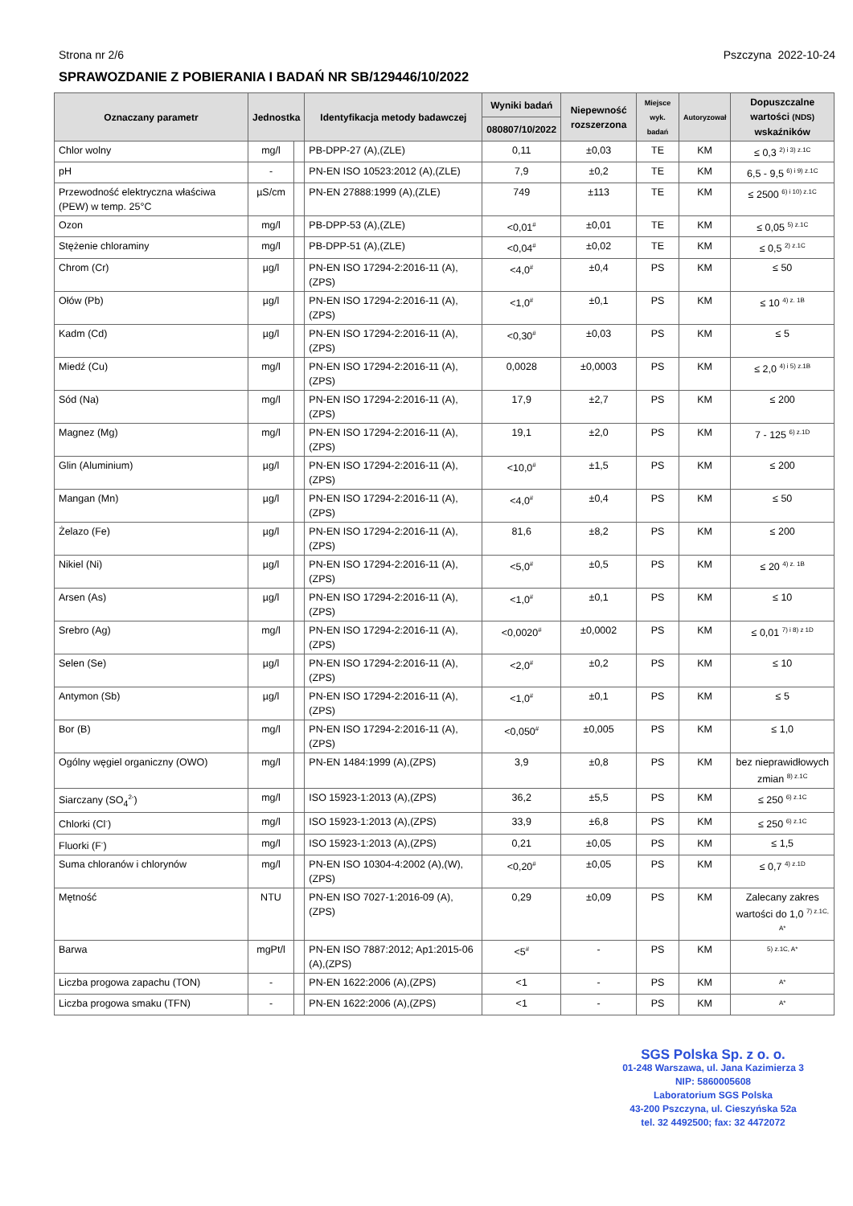Strona nr 2/6 Pszczyna 2022-10-24
SPRAWOZDANIE Z POBIERANIA I BADAŃ NR SB/129446/10/2022
| Oznaczany parametr | Jednostka | | Identyfikacja metody badawczej | Wyniki badań | Niepewność rozszerzona | Miejsce wyk. badań | Autoryzował | Dopuszczalne wartości (NDS) wskaźników |
| --- | --- | --- | --- | --- | --- | --- | --- | --- |
| | | | | 080807/10/2022 | | | | |
| Chlor wolny | mg/l | | PB-DPP-27 (A),(ZLE) | 0,11 | ±0,03 | TE | KM | ≤ 0,3 <sup>2) i 3) z.1C</sup> |
| pH | - | | PN-EN ISO 10523:2012 (A),(ZLE) | 7,9 | ±0,2 | TE | KM | 6,5 - 9,5 <sup>6) i 9) z.1C</sup> |
| Przewodność elektryczna właściwa (PEW) w temp. 25°C | µS/cm | | PN-EN 27888:1999 (A),(ZLE) | 749 | ±113 | TE | KM | ≤ 2500 <sup>6) i 10) z.1C</sup> |
| Ozon | mg/l | | PB-DPP-53 (A),(ZLE) | <0,01<sup>#</sup> | ±0,01 | TE | KM | ≤ 0,05 <sup>5) z.1C</sup> |
| Stężenie chloraminy | mg/l | | PB-DPP-51 (A),(ZLE) | <0,04<sup>#</sup> | ±0,02 | TE | KM | ≤ 0,5 <sup>2) z.1C</sup> |
| Chrom (Cr) | µg/l | | PN-EN ISO 17294-2:2016-11 (A),(ZPS) | <4,0<sup>#</sup> | ±0,4 | PS | KM | ≤ 50 |
| Ołów (Pb) | µg/l | | PN-EN ISO 17294-2:2016-11 (A),(ZPS) | <1,0<sup>#</sup> | ±0,1 | PS | KM | ≤ 10 <sup>4) z. 1B</sup> |
| Kadm (Cd) | µg/l | | PN-EN ISO 17294-2:2016-11 (A),(ZPS) | <0,30<sup>#</sup> | ±0,03 | PS | KM | ≤ 5 |
| Miedź (Cu) | mg/l | | PN-EN ISO 17294-2:2016-11 (A),(ZPS) | 0,0028 | ±0,0003 | PS | KM | ≤ 2,0 <sup>4) i 5) z.1B</sup> |
| Sód (Na) | mg/l | | PN-EN ISO 17294-2:2016-11 (A),(ZPS) | 17,9 | ±2,7 | PS | KM | ≤ 200 |
| Magnez (Mg) | mg/l | | PN-EN ISO 17294-2:2016-11 (A),(ZPS) | 19,1 | ±2,0 | PS | KM | 7 - 125 <sup>6) z.1D</sup> |
| Glin (Aluminium) | µg/l | | PN-EN ISO 17294-2:2016-11 (A),(ZPS) | <10,0<sup>#</sup> | ±1,5 | PS | KM | ≤ 200 |
| Mangan (Mn) | µg/l | | PN-EN ISO 17294-2:2016-11 (A),(ZPS) | <4,0<sup>#</sup> | ±0,4 | PS | KM | ≤ 50 |
| Żelazo (Fe) | µg/l | | PN-EN ISO 17294-2:2016-11 (A),(ZPS) | 81,6 | ±8,2 | PS | KM | ≤ 200 |
| Nikiel (Ni) | µg/l | | PN-EN ISO 17294-2:2016-11 (A),(ZPS) | <5,0<sup>#</sup> | ±0,5 | PS | KM | ≤ 20 <sup>4) z. 1B</sup> |
| Arsen (As) | µg/l | | PN-EN ISO 17294-2:2016-11 (A),(ZPS) | <1,0<sup>#</sup> | ±0,1 | PS | KM | ≤ 10 |
| Srebro (Ag) | mg/l | | PN-EN ISO 17294-2:2016-11 (A),(ZPS) | <0,0020<sup>#</sup> | ±0,0002 | PS | KM | ≤ 0,01 <sup>7) i 8) z 1D</sup> |
| Selen (Se) | µg/l | | PN-EN ISO 17294-2:2016-11 (A),(ZPS) | <2,0<sup>#</sup> | ±0,2 | PS | KM | ≤ 10 |
| Antymon (Sb) | µg/l | | PN-EN ISO 17294-2:2016-11 (A),(ZPS) | <1,0<sup>#</sup> | ±0,1 | PS | KM | ≤ 5 |
| Bor (B) | mg/l | | PN-EN ISO 17294-2:2016-11 (A),(ZPS) | <0,050<sup>#</sup> | ±0,005 | PS | KM | ≤ 1,0 |
| Ogólny węgiel organiczny (OWO) | mg/l | | PN-EN 1484:1999 (A),(ZPS) | 3,9 | ±0,8 | PS | KM | bez nieprawidłowych zmian <sup>8) z.1C</sup> |
| Siarczany (SO<sub>4</sub><sup>2-</sup>) | mg/l | | ISO 15923-1:2013 (A),(ZPS) | 36,2 | ±5,5 | PS | KM | ≤ 250 <sup>6) z.1C</sup> |
| Chlorki (Cl<sup>-</sup>) | mg/l | | ISO 15923-1:2013 (A),(ZPS) | 33,9 | ±6,8 | PS | KM | ≤ 250 <sup>6) z.1C</sup> |
| Fluorki (F<sup>-</sup>) | mg/l | | ISO 15923-1:2013 (A),(ZPS) | 0,21 | ±0,05 | PS | KM | ≤ 1,5 |
| Suma chloranów i chlorynów | mg/l | | PN-EN ISO 10304-4:2002 (A),(W),(ZPS) | <0,20<sup>#</sup> | ±0,05 | PS | KM | ≤ 0,7 <sup>4) z.1D</sup> |
| Mętność | NTU | | PN-EN ISO 7027-1:2016-09 (A),(ZPS) | 0,29 | ±0,09 | PS | KM | Zalecany zakres wartości do 1,0 <sup>7) z.1C, A*</sup> |
| Barwa | mgPt/l | | PN-EN ISO 7887:2012; Ap1:2015-06 (A),(ZPS) | <5<sup>#</sup> | - | PS | KM | <sup>5) z.1C, A*</sup> |
| Liczba progowa zapachu (TON) | - | | PN-EN 1622:2006 (A),(ZPS) | <1 | - | PS | KM | <sup>A*</sup> |
| Liczba progowa smaku (TFN) | - | | PN-EN 1622:2006 (A),(ZPS) | <1 | - | PS | KM | <sup>A*</sup> |
SGS Polska Sp. z o. o.
01-248 Warszawa, ul. Jana Kazimierza 3
NIP: 5860005608
Laboratorium SGS Polska
43-200 Pszczyna, ul. Cieszyńska 52a
tel. 32 4492500; fax: 32 4472072